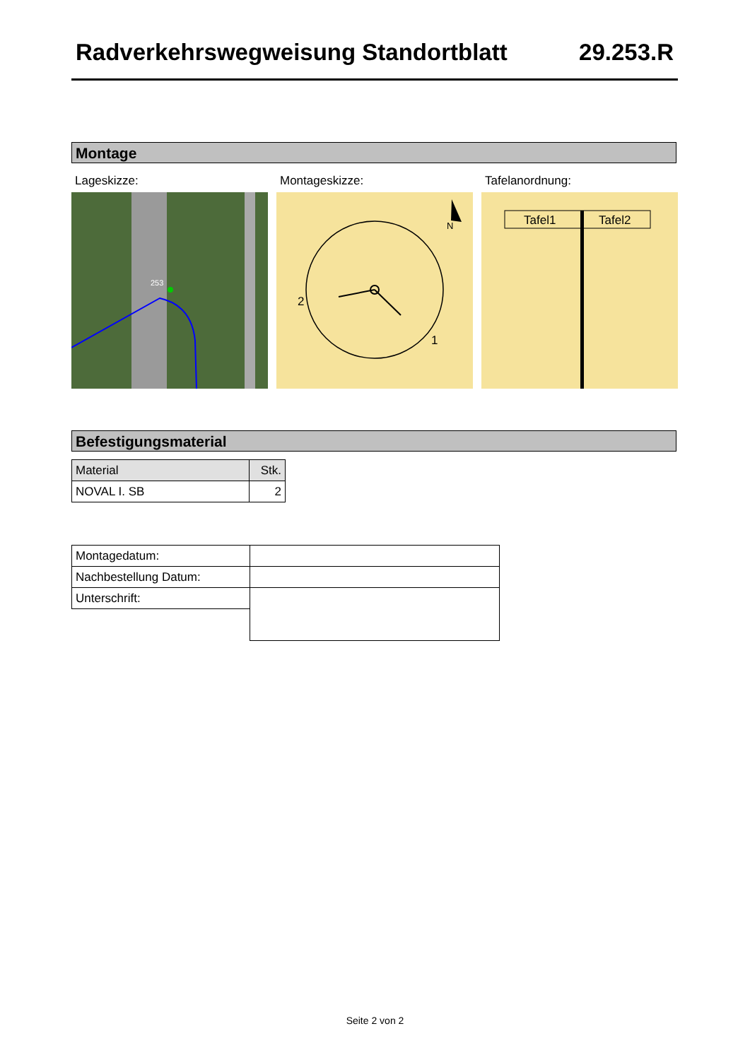Radverkehrswegweisung Standortblatt 29.253.R
Montage
Lageskizze: Montageskizze: Tafelanordnung:
253
2
1
N
Tafel1
Tafel2
Befestigungsmaterial
| Material | Stk. |
| NOVAL I. SB | 2 |
| Montagedatum: | |
| Nachbestellung Datum: | |
| Unterschrift: | |
Seite 2 von 2